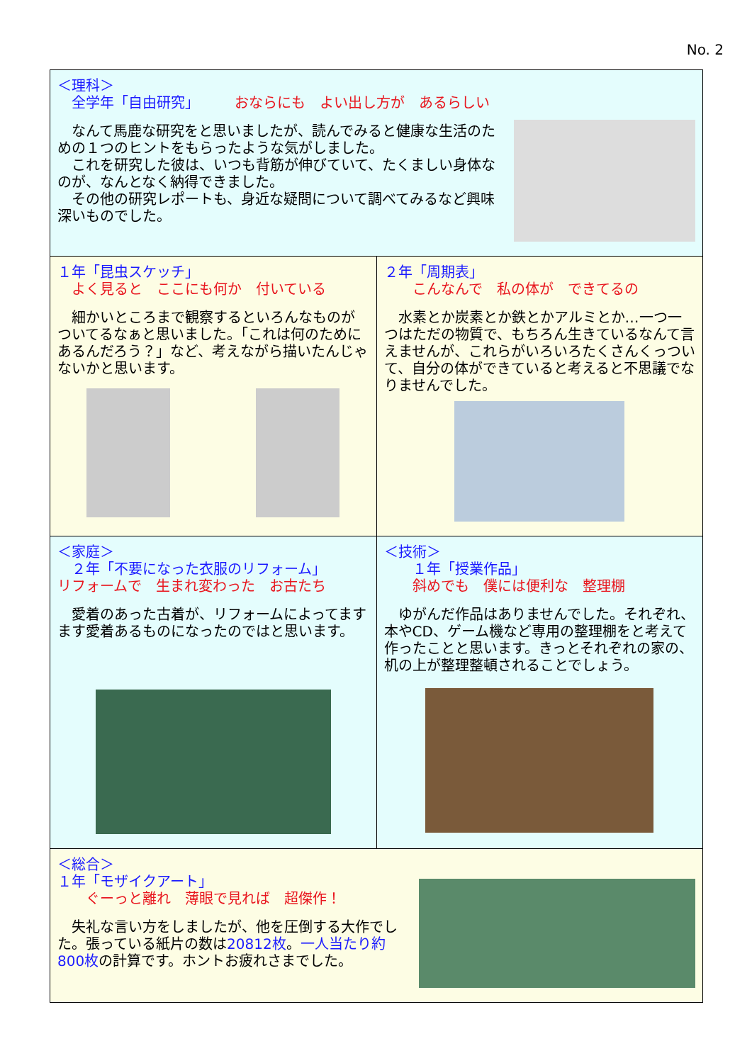No. 2
＜理科＞
　全学年「自由研究」　　　おならにも　よい出し方が　あるらしい
　なんて馬鹿な研究をと思いましたが、読んでみると健康な生活のための１つのヒントをもらったような気がしました。
　これを研究した彼は、いつも背筋が伸びていて、たくましい身体なのが、なんとなく納得できました。
　その他の研究レポートも、身近な疑問について調べてみるなど興味深いものでした。
１年「昆虫スケッチ」
　よく見ると　ここにも何か　付いている
　細かいところまで観察するといろんなものがついてるなぁと思いました。「これは何のためにあるんだろう？」など、考えながら描いたんじゃないかと思います。
２年「周期表」
　　こんなんで　私の体が　できてるの
　水素とか炭素とか鉄とかアルミとか…一つ一つはただの物質で、もちろん生きているなんて言えませんが、これらがいろいろたくさんくっついて、自分の体ができていると考えると不思議でなりませんでした。
＜家庭＞
　２年「不要になった衣服のリフォーム」
リフォームで　生まれ変わった　お古たち
　愛着のあった古着が、リフォームによってますます愛着あるものになったのではと思います。
＜技術＞
　　１年「授業作品」
　　斜めでも　僕には便利な　整理棚
　ゆがんだ作品はありませんでした。それぞれ、本やCD、ゲーム機など専用の整理棚をと考えて作ったことと思います。きっとそれぞれの家の、机の上が整理整頓されることでしょう。
＜総合＞
１年「モザイクアート」
　　ぐーっと離れ　薄眼で見れば　超傑作！
　失礼な言い方をしましたが、他を圧倒する大作でした。張っている紙片の数は20812枚。一人当たり約800枚の計算です。ホントお疲れさまでした。